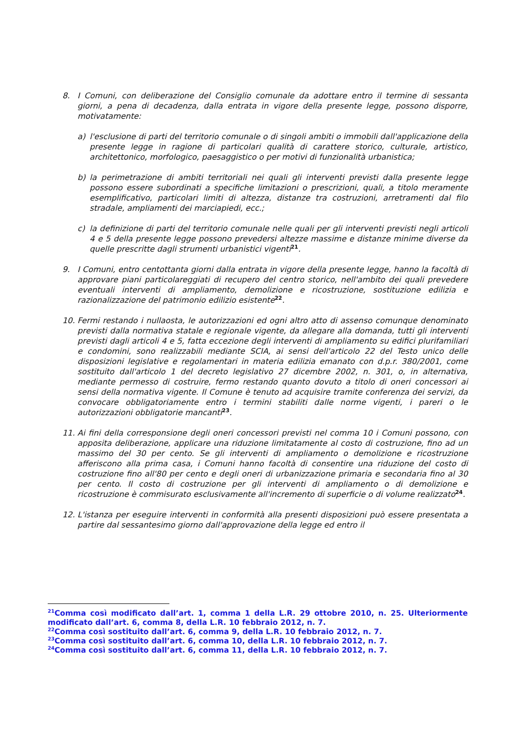8. I Comuni, con deliberazione del Consiglio comunale da adottare entro il termine di sessanta giorni, a pena di decadenza, dalla entrata in vigore della presente legge, possono disporre, motivatamente:
a) l'esclusione di parti del territorio comunale o di singoli ambiti o immobili dall'applicazione della presente legge in ragione di particolari qualità di carattere storico, culturale, artistico, architettonico, morfologico, paesaggistico o per motivi di funzionalità urbanistica;
b) la perimetrazione di ambiti territoriali nei quali gli interventi previsti dalla presente legge possono essere subordinati a specifiche limitazioni o prescrizioni, quali, a titolo meramente esemplificativo, particolari limiti di altezza, distanze tra costruzioni, arretramenti dal filo stradale, ampliamenti dei marciapiedi, ecc.;
c) la definizione di parti del territorio comunale nelle quali per gli interventi previsti negli articoli 4 e 5 della presente legge possono prevedersi altezze massime e distanze minime diverse da quelle prescritte dagli strumenti urbanistici vigenti<sup>21</sup>.
9. I Comuni, entro centottanta giorni dalla entrata in vigore della presente legge, hanno la facoltà di approvare piani particolareggiati di recupero del centro storico, nell'ambito dei quali prevedere eventuali interventi di ampliamento, demolizione e ricostruzione, sostituzione edilizia e razionalizzazione del patrimonio edilizio esistente<sup>22</sup>.
10. Fermi restando i nullaosta, le autorizzazioni ed ogni altro atto di assenso comunque denominato previsti dalla normativa statale e regionale vigente, da allegare alla domanda, tutti gli interventi previsti dagli articoli 4 e 5, fatta eccezione degli interventi di ampliamento su edifici plurifamiliari e condomini, sono realizzabili mediante SCIA, ai sensi dell'articolo 22 del Testo unico delle disposizioni legislative e regolamentari in materia edilizia emanato con d.p.r. 380/2001, come sostituito dall'articolo 1 del decreto legislativo 27 dicembre 2002, n. 301, o, in alternativa, mediante permesso di costruire, fermo restando quanto dovuto a titolo di oneri concessori ai sensi della normativa vigente. Il Comune è tenuto ad acquisire tramite conferenza dei servizi, da convocare obbligatoriamente entro i termini stabiliti dalle norme vigenti, i pareri o le autorizzazioni obbligatorie mancanti<sup>23</sup>.
11. Ai fini della corresponsione degli oneri concessori previsti nel comma 10 i Comuni possono, con apposita deliberazione, applicare una riduzione limitatamente al costo di costruzione, fino ad un massimo del 30 per cento. Se gli interventi di ampliamento o demolizione e ricostruzione afferiscono alla prima casa, i Comuni hanno facoltà di consentire una riduzione del costo di costruzione fino all'80 per cento e degli oneri di urbanizzazione primaria e secondaria fino al 30 per cento. Il costo di costruzione per gli interventi di ampliamento o di demolizione e ricostruzione è commisurato esclusivamente all'incremento di superficie o di volume realizzato<sup>24</sup>.
12. L'istanza per eseguire interventi in conformità alla presenti disposizioni può essere presentata a partire dal sessantesimo giorno dall'approvazione della legge ed entro il
<sup>21</sup> Comma così modificato dall’art. 1, comma 1 della L.R. 29 ottobre 2010, n. 25. Ulteriormente modificato dall’art. 6, comma 8, della L.R. 10 febbraio 2012, n. 7.
<sup>22</sup> Comma così sostituito dall’art. 6, comma 9, della L.R. 10 febbraio 2012, n. 7.
<sup>23</sup> Comma così sostituito dall’art. 6, comma 10, della L.R. 10 febbraio 2012, n. 7.
<sup>24</sup> Comma così sostituito dall’art. 6, comma 11, della L.R. 10 febbraio 2012, n. 7.